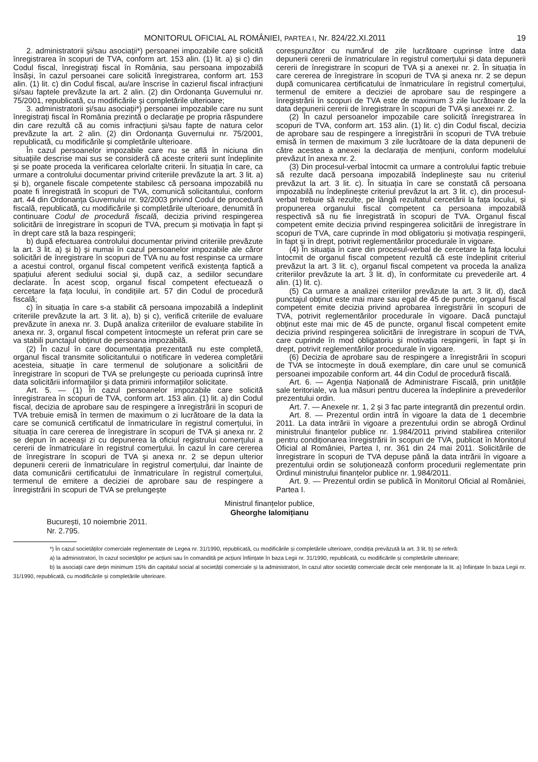MONITORUL OFICIAL AL ROMÂNIEI, PARTEA I, Nr. 824/22.XI.2011 19
2. administratorii și/sau asociații*) persoanei impozabile care solicită înregistrarea în scopuri de TVA, conform art. 153 alin. (1) lit. a) și c) din Codul fiscal, înregistrați fiscal în România, sau persoana impozabilă însăși, în cazul persoanei care solicită înregistrarea, conform art. 153 alin. (1) lit. c) din Codul fiscal, au/are înscrise în cazierul fiscal infracțiuni și/sau faptele prevăzute la art. 2 alin. (2) din Ordonanța Guvernului nr. 75/2001, republicată, cu modificările și completările ulterioare;
3. administratorii și/sau asociații*) persoanei impozabile care nu sunt înregistrați fiscal în România prezintă o declarație pe propria răspundere din care rezultă că au comis infracțiuni și/sau fapte de natura celor prevăzute la art. 2 alin. (2) din Ordonanța Guvernului nr. 75/2001, republicată, cu modificările și completările ulterioare.
În cazul persoanelor impozabile care nu se află în niciuna din situațiile descrise mai sus se consideră că aceste criterii sunt îndeplinite și se poate proceda la verificarea celorlalte criterii. În situația în care, ca urmare a controlului documentar privind criteriile prevăzute la art. 3 lit. a) și b), organele fiscale competente stabilesc că persoana impozabilă nu poate fi înregistrată în scopuri de TVA, comunică solicitantului, conform art. 44 din Ordonanța Guvernului nr. 92/2003 privind Codul de procedură fiscală, republicată, cu modificările și completările ulterioare, denumită în continuare Codul de procedură fiscală, decizia privind respingerea solicitării de înregistrare în scopuri de TVA, precum și motivația în fapt și în drept care stă la baza respingerii;
b) după efectuarea controlului documentar privind criteriile prevăzute la art. 3 lit. a) și b) și numai în cazul persoanelor impozabile ale căror solicitări de înregistrare în scopuri de TVA nu au fost respinse ca urmare a acestui control, organul fiscal competent verifică existența faptică a spațiului aferent sediului social și, după caz, a sediilor secundare declarate. În acest scop, organul fiscal competent efectuează o cercetare la fața locului, în condițiile art. 57 din Codul de procedură fiscală;
c) în situația în care s-a stabilit că persoana impozabilă a îndeplinit criteriile prevăzute la art. 3 lit. a), b) și c), verifică criteriile de evaluare prevăzute în anexa nr. 3. După analiza criteriilor de evaluare stabilite în anexa nr. 3, organul fiscal competent întocmește un referat prin care se va stabili punctajul obținut de persoana impozabilă.
(2) În cazul în care documentația prezentată nu este completă, organul fiscal transmite solicitantului o notificare în vederea completării acesteia, situație în care termenul de soluționare a solicitării de înregistrare în scopuri de TVA se prelungește cu perioada cuprinsă între data solicitării informațiilor și data primirii informațiilor solicitate.
Art. 5. — (1) În cazul persoanelor impozabile care solicită înregistrarea în scopuri de TVA, conform art. 153 alin. (1) lit. a) din Codul fiscal, decizia de aprobare sau de respingere a înregistrării în scopuri de TVA trebuie emisă în termen de maximum o zi lucrătoare de la data la care se comunică certificatul de înmatriculare în registrul comerțului, în situația în care cererea de înregistrare în scopuri de TVA și anexa nr. 2 se depun în aceeași zi cu depunerea la oficiul registrului comerțului a cererii de înmatriculare în registrul comerțului. În cazul în care cererea de înregistrare în scopuri de TVA și anexa nr. 2 se depun ulterior depunerii cererii de înmatriculare în registrul comerțului, dar înainte de data comunicării certificatului de înmatriculare în registrul comerțului, termenul de emitere a deciziei de aprobare sau de respingere a înregistrării în scopuri de TVA se prelungește
corespunzător cu numărul de zile lucrătoare cuprinse între data depunerii cererii de înmatriculare în registrul comerțului și data depunerii cererii de înregistrare în scopuri de TVA și a anexei nr. 2. În situația în care cererea de înregistrare în scopuri de TVA și anexa nr. 2 se depun după comunicarea certificatului de înmatriculare în registrul comerțului, termenul de emitere a deciziei de aprobare sau de respingere a înregistrării în scopuri de TVA este de maximum 3 zile lucrătoare de la data depunerii cererii de înregistrare în scopuri de TVA și anexei nr. 2.
(2) În cazul persoanelor impozabile care solicită înregistrarea în scopuri de TVA, conform art. 153 alin. (1) lit. c) din Codul fiscal, decizia de aprobare sau de respingere a înregistrării în scopuri de TVA trebuie emisă în termen de maximum 3 zile lucrătoare de la data depunerii de către acestea a anexei la declarația de mențiuni, conform modelului prevăzut în anexa nr. 2.
(3) Din procesul-verbal întocmit ca urmare a controlului faptic trebuie să rezulte dacă persoana impozabilă îndeplinește sau nu criteriul prevăzut la art. 3 lit. c). În situația în care se constată că persoana impozabilă nu îndeplinește criteriul prevăzut la art. 3 lit. c), din procesul-verbal trebuie să rezulte, pe lângă rezultatul cercetării la fața locului, și propunerea organului fiscal competent ca persoana impozabilă respectivă să nu fie înregistrată în scopuri de TVA. Organul fiscal competent emite decizia privind respingerea solicitării de înregistrare în scopuri de TVA, care cuprinde în mod obligatoriu și motivația respingerii, în fapt și în drept, potrivit reglementărilor procedurale în vigoare.
(4) În situația în care din procesul-verbal de cercetare la fața locului întocmit de organul fiscal competent rezultă că este îndeplinit criteriul prevăzut la art. 3 lit. c), organul fiscal competent va proceda la analiza criteriilor prevăzute la art. 3 lit. d), în conformitate cu prevederile art. 4 alin. (1) lit. c).
(5) Ca urmare a analizei criteriilor prevăzute la art. 3 lit. d), dacă punctajul obținut este mai mare sau egal de 45 de puncte, organul fiscal competent emite decizia privind aprobarea înregistrării în scopuri de TVA, potrivit reglementărilor procedurale în vigoare. Dacă punctajul obținut este mai mic de 45 de puncte, organul fiscal competent emite decizia privind respingerea solicitării de înregistrare în scopuri de TVA, care cuprinde în mod obligatoriu și motivația respingerii, în fapt și în drept, potrivit reglementărilor procedurale în vigoare.
(6) Decizia de aprobare sau de respingere a înregistrării în scopuri de TVA se întocmește în două exemplare, din care unul se comunică persoanei impozabile conform art. 44 din Codul de procedură fiscală.
Art. 6. — Agenția Națională de Administrare Fiscală, prin unitățile sale teritoriale, va lua măsuri pentru ducerea la îndeplinire a prevederilor prezentului ordin.
Art. 7. — Anexele nr. 1, 2 și 3 fac parte integrantă din prezentul ordin.
Art. 8. — Prezentul ordin intră în vigoare la data de 1 decembrie 2011. La data intrării în vigoare a prezentului ordin se abrogă Ordinul ministrului finanțelor publice nr. 1.984/2011 privind stabilirea criteriilor pentru condiționarea înregistrării în scopuri de TVA, publicat în Monitorul Oficial al României, Partea I, nr. 361 din 24 mai 2011. Solicitările de înregistrare în scopuri de TVA depuse până la data intrării în vigoare a prezentului ordin se soluționează conform procedurii reglementate prin Ordinul ministrului finanțelor publice nr. 1.984/2011.
Art. 9. — Prezentul ordin se publică în Monitorul Oficial al României, Partea I.
Ministrul finanțelor publice,
Gheorghe Ialomițianu
București, 10 noiembrie 2011.
Nr. 2.795.
*) În cazul societăților comerciale reglementate de Legea nr. 31/1990, republicată, cu modificările și completările ulterioare, condiția prevăzută la art. 3 lit. b) se referă:
a) la administratori, în cazul societăților pe acțiuni sau în comandită pe acțiuni înființate în baza Legii nr. 31/1990, republicată, cu modificările și completările ulterioare;
b) la asociații care dețin minimum 15% din capitalul social al societății comerciale și la administratori, în cazul altor societăți comerciale decât cele menționate la lit. a) înființate în baza Legii nr. 31/1990, republicată, cu modificările și completările ulterioare.